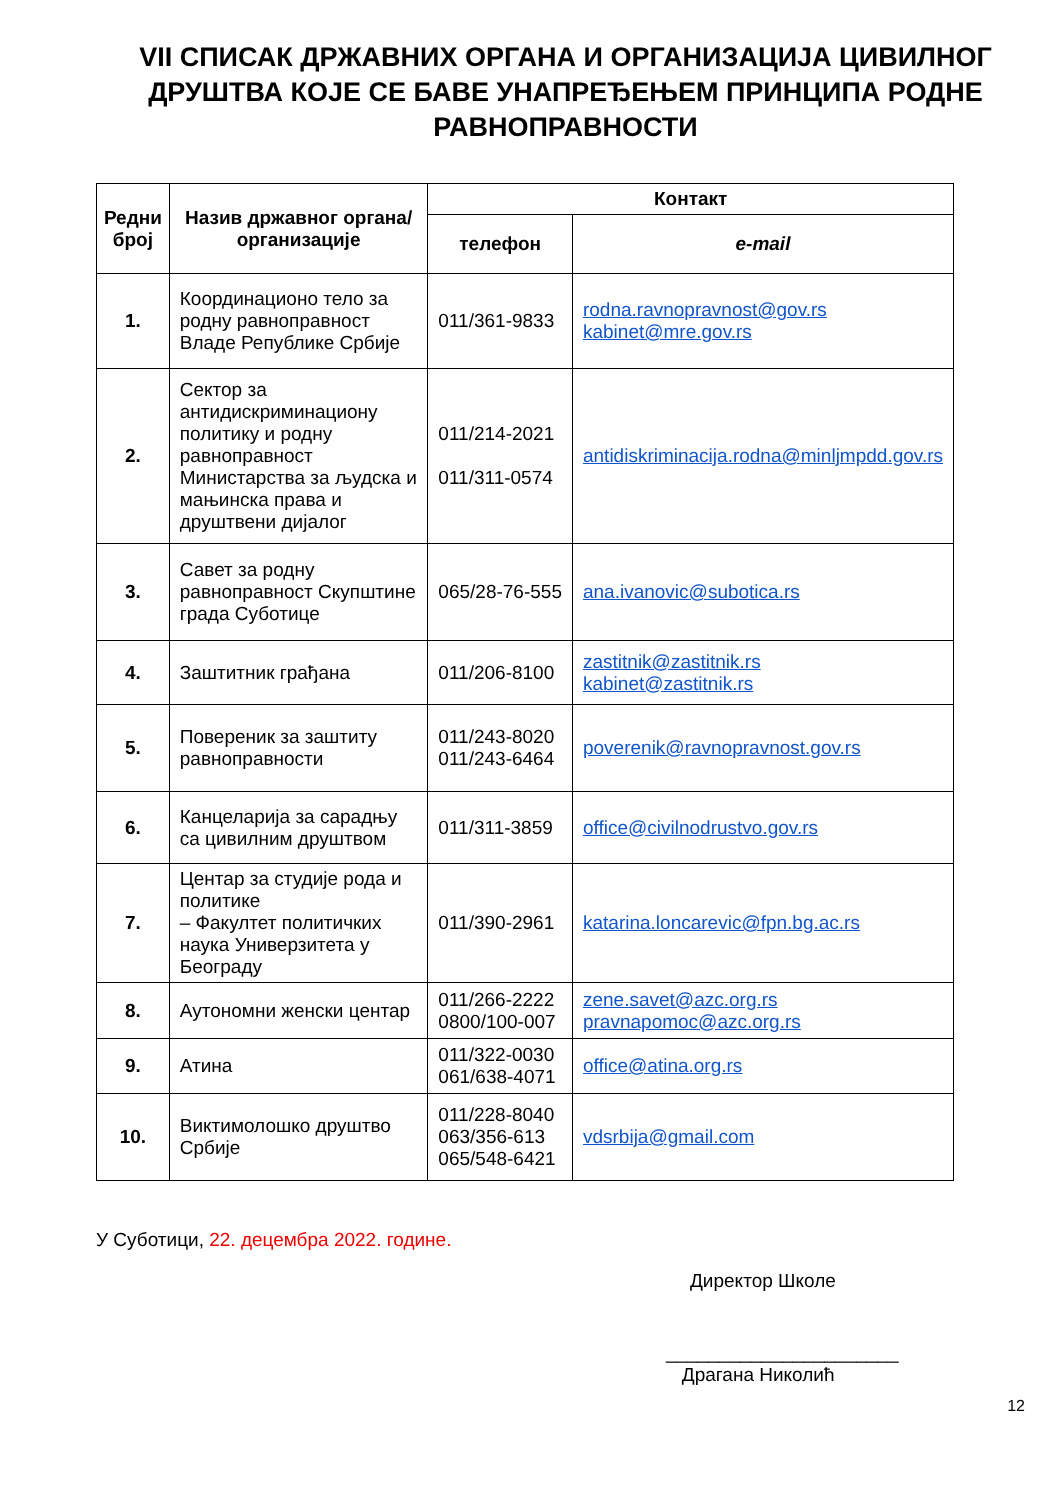VII СПИСАК ДРЖАВНИХ ОРГАНА И ОРГАНИЗАЦИЈА ЦИВИЛНОГ ДРУШТВА КОЈЕ СЕ БАВЕ УНАПРЕЂЕЊЕМ ПРИНЦИПА РОДНЕ РАВНОПРАВНОСТИ
| Редни број | Назив државног органа/организације | Контакт | |
| --- | --- | --- | --- |
| | | телефон | e-mail |
| 1. | Координационо тело за родну равноправност Владе Републике Србије | 011/361-9833 | rodna.ravnopravnost@gov.rs kabinet@mre.gov.rs |
| 2. | Сектор за антидискриминациону политику и родну равноправност Министарства за људска и мањинска права и друштвени дијалог | 011/214-2021 011/311-0574 | antidiskriminacija.rodna@minljmpdd.gov.rs |
| 3. | Савет за родну равноправност Скупштине града Суботице | 065/28-76-555 | ana.ivanovic@subotica.rs |
| 4. | Заштитник грађана | 011/206-8100 | zastitnik@zastitnik.rs kabinet@zastitnik.rs |
| 5. | Повереник за заштиту равноправности | 011/243-8020 011/243-6464 | poverenik@ravnopravnost.gov.rs |
| 6. | Канцеларија за сарадњу са цивилним друштвом | 011/311-3859 | office@civilnodrustvo.gov.rs |
| 7. | Центар за студије рода и политике – Факултет политичких наука Универзитета у Београду | 011/390-2961 | katarina.loncarevic@fpn.bg.ac.rs |
| 8. | Аутономни женски центар | 011/266-2222 0800/100-007 | zene.savet@azc.org.rs pravnapomoc@azc.org.rs |
| 9. | Атина | 011/322-0030 061/638-4071 | office@atina.org.rs |
| 10. | Виктимолошко друштво Србије | 011/228-8040 063/356-613 065/548-6421 | vdsrbija@gmail.com |
У Суботици, 22. децембра 2022. године.
Директор Школе
______________________
Драгана Николић
12